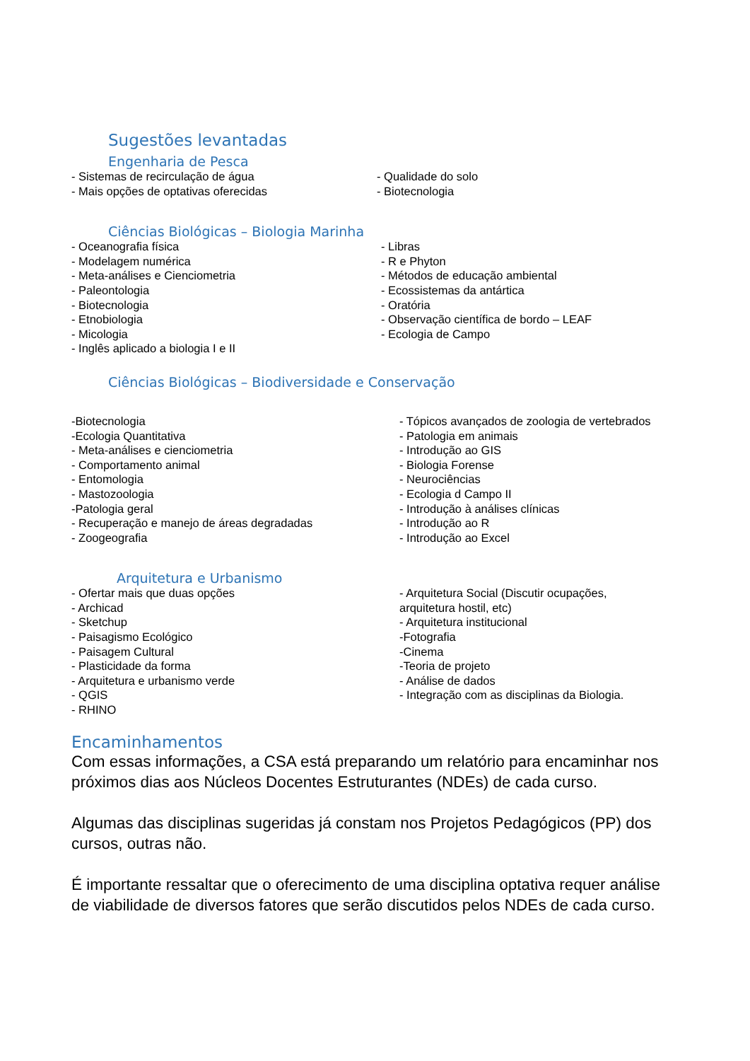Sugestões levantadas
Engenharia de Pesca
- Sistemas de recirculação de água
- Mais opções de optativas oferecidas
- Qualidade do solo
- Biotecnologia
Ciências Biológicas – Biologia Marinha
- Oceanografia física
- Modelagem numérica
- Meta-análises e Cienciometria
- Paleontologia
- Biotecnologia
- Etnobiologia
- Micologia
- Inglês aplicado a biologia I e II
- Libras
- R e Phyton
- Métodos de educação ambiental
- Ecossistemas da antártica
- Oratória
- Observação científica de bordo – LEAF
- Ecologia de Campo
Ciências Biológicas – Biodiversidade e Conservação
-Biotecnologia
-Ecologia Quantitativa
- Meta-análises e cienciometria
- Comportamento animal
- Entomologia
- Mastozoologia
-Patologia geral
- Recuperação e manejo de áreas degradadas
- Zoogeografia
- Tópicos avançados de zoologia de vertebrados
- Patologia em animais
- Introdução ao GIS
- Biologia Forense
- Neurociências
- Ecologia d Campo II
- Introdução à análises clínicas
- Introdução ao R
- Introdução ao Excel
Arquitetura e Urbanismo
- Ofertar mais que duas opções
- Archicad
- Sketchup
- Paisagismo Ecológico
- Paisagem Cultural
- Plasticidade da forma
- Arquitetura e urbanismo verde
- QGIS
- RHINO
- Arquitetura Social (Discutir ocupações,
arquitetura hostil, etc)
- Arquitetura institucional
-Fotografia
-Cinema
-Teoria de projeto
- Análise de dados
- Integração com as disciplinas da Biologia.
Encaminhamentos
Com essas informações, a CSA está preparando um relatório para encaminhar nos próximos dias aos Núcleos Docentes Estruturantes (NDEs) de cada curso.
Algumas das disciplinas sugeridas já constam nos Projetos Pedagógicos (PP) dos cursos, outras não.
É importante ressaltar que o oferecimento de uma disciplina optativa requer análise de viabilidade de diversos fatores que serão discutidos pelos NDEs de cada curso.